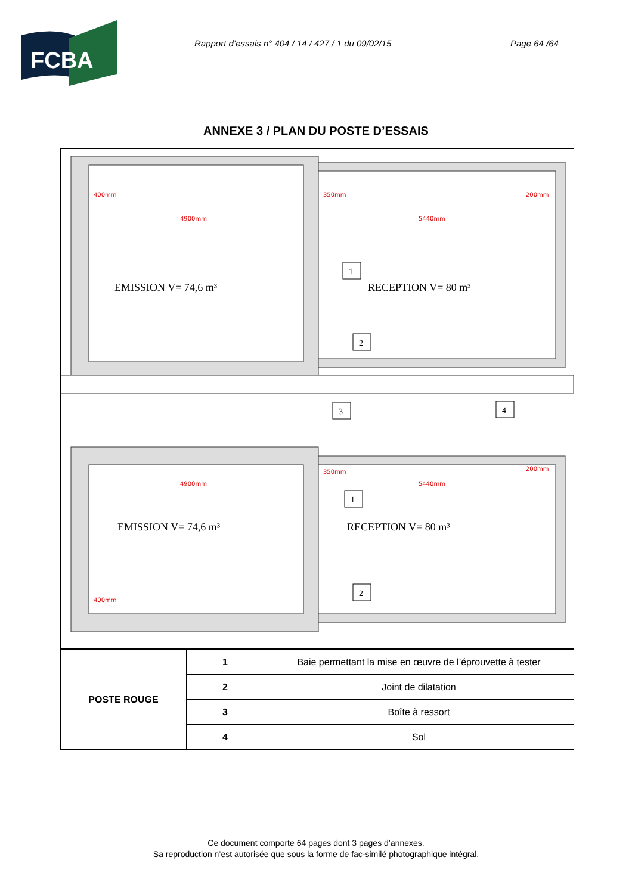FCBA
Rapport d’essais n° 404 / 14 / 427 / 1 du 09/02/15 Page 64 /64
ANNEXE 3 / PLAN DU POSTE D’ESSAIS
EMISSION V= 74,6 m³
RECEPTION V= 80 m³
EMISSION V= 74,6 m³
RECEPTION V= 80 m³
400mm
4900mm
350mm
5440mm
200mm
4900mm
5440mm
350mm
200mm
400mm
1
2
3
4
1
2
| POSTE ROUGE | 1 | Baie permettant la mise en œuvre de l’éprouvette à tester |
| | 2 | Joint de dilatation |
| | 3 | Boîte à ressort |
| | 4 | Sol |
Ce document comporte 64 pages dont 3 pages d’annexes.
Sa reproduction n’est autorisée que sous la forme de fac-similé photographique intégral.